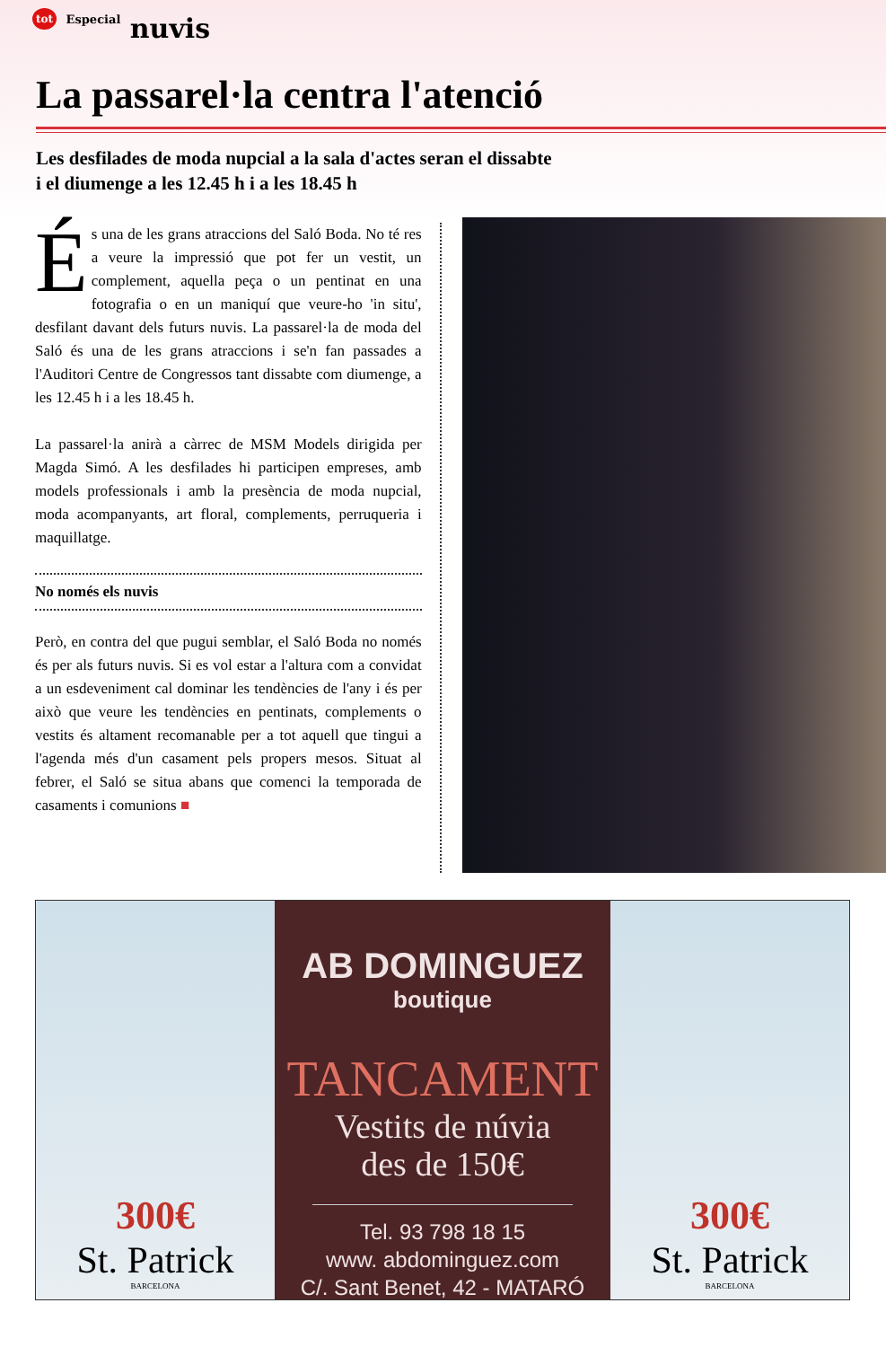tot Especial nuvis
La passarel·la centra l'atenció
Les desfilades de moda nupcial a la sala d'actes seran el dissabte
i el diumenge a les 12.45 h i a les 18.45 h
És una de les grans atraccions del Saló Boda. No té res a veure la impressió que pot fer un vestit, un complement, aquella peça o un pentinat en una fotografia o en un maniquí que veure-ho 'in situ', desfilant davant dels futurs nuvis. La passarel·la de moda del Saló és una de les grans atraccions i se'n fan passades a l'Auditori Centre de Congressos tant dissabte com diumenge, a les 12.45 h i a les 18.45 h.
La passarel·la anirà a càrrec de MSM Models dirigida per Magda Simó. A les desfilades hi participen empreses, amb models professionals i amb la presència de moda nupcial, moda acompanyants, art floral, complements, perruqueria i maquillatge.
No només els nuvis
Però, en contra del que pugui semblar, el Saló Boda no només és per als futurs nuvis. Si es vol estar a l'altura com a convidat a un esdeveniment cal dominar les tendències de l'any i és per això que veure les tendències en pentinats, complements o vestits és altament recomanable per a tot aquell que tingui a l'agenda més d'un casament pels propers mesos. Situat al febrer, el Saló se situa abans que comenci la temporada de casaments i comunions ■
300€
St. Patrick
BARCELONA
AB DOMINGUEZ
boutique
TANCAMENT
Vestits de núvia
des de 150€
Tel. 93 798 18 15
www. abdominguez.com
C/. Sant Benet, 42 - MATARÓ
300€
St. Patrick
BARCELONA